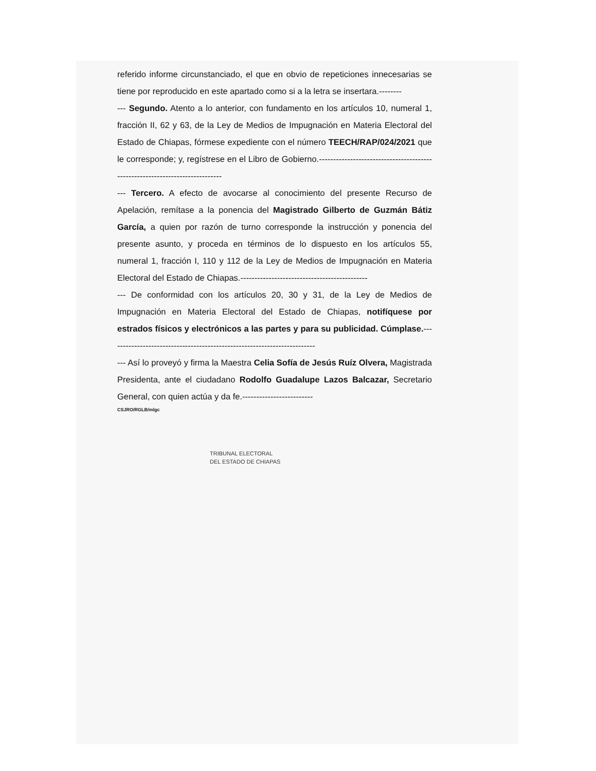referido informe circunstanciado, el que en obvio de repeticiones innecesarias se tiene por reproducido en este apartado como si a la letra se insertara.--------
--- Segundo. Atento a lo anterior, con fundamento en los artículos 10, numeral 1, fracción II, 62 y 63, de la Ley de Medios de Impugnación en Materia Electoral del Estado de Chiapas, fórmese expediente con el número TEECH/RAP/024/2021 que le corresponde; y, regístrese en el Libro de Gobierno.-----------------------------------------------------------------------------
--- Tercero. A efecto de avocarse al conocimiento del presente Recurso de Apelación, remítase a la ponencia del Magistrado Gilberto de Guzmán Bátiz García, a quien por razón de turno corresponde la instrucción y ponencia del presente asunto, y proceda en términos de lo dispuesto en los artículos 55, numeral 1, fracción I, 110 y 112 de la Ley de Medios de Impugnación en Materia Electoral del Estado de Chiapas.---------------------------------------------
--- De conformidad con los artículos 20, 30 y 31, de la Ley de Medios de Impugnación en Materia Electoral del Estado de Chiapas, notifíquese por estrados físicos y electrónicos a las partes y para su publicidad. Cúmplase.-------------------------------------------------------------------------
--- Así lo proveyó y firma la Maestra Celia Sofía de Jesús Ruíz Olvera, Magistrada Presidenta, ante el ciudadano Rodolfo Guadalupe Lazos Balcazar, Secretario General, con quien actúa y da fe.-------------------------
CSJRO/RGLB/mlgc
TRIBUNAL ELECTORAL
DEL ESTADO DE CHIAPAS